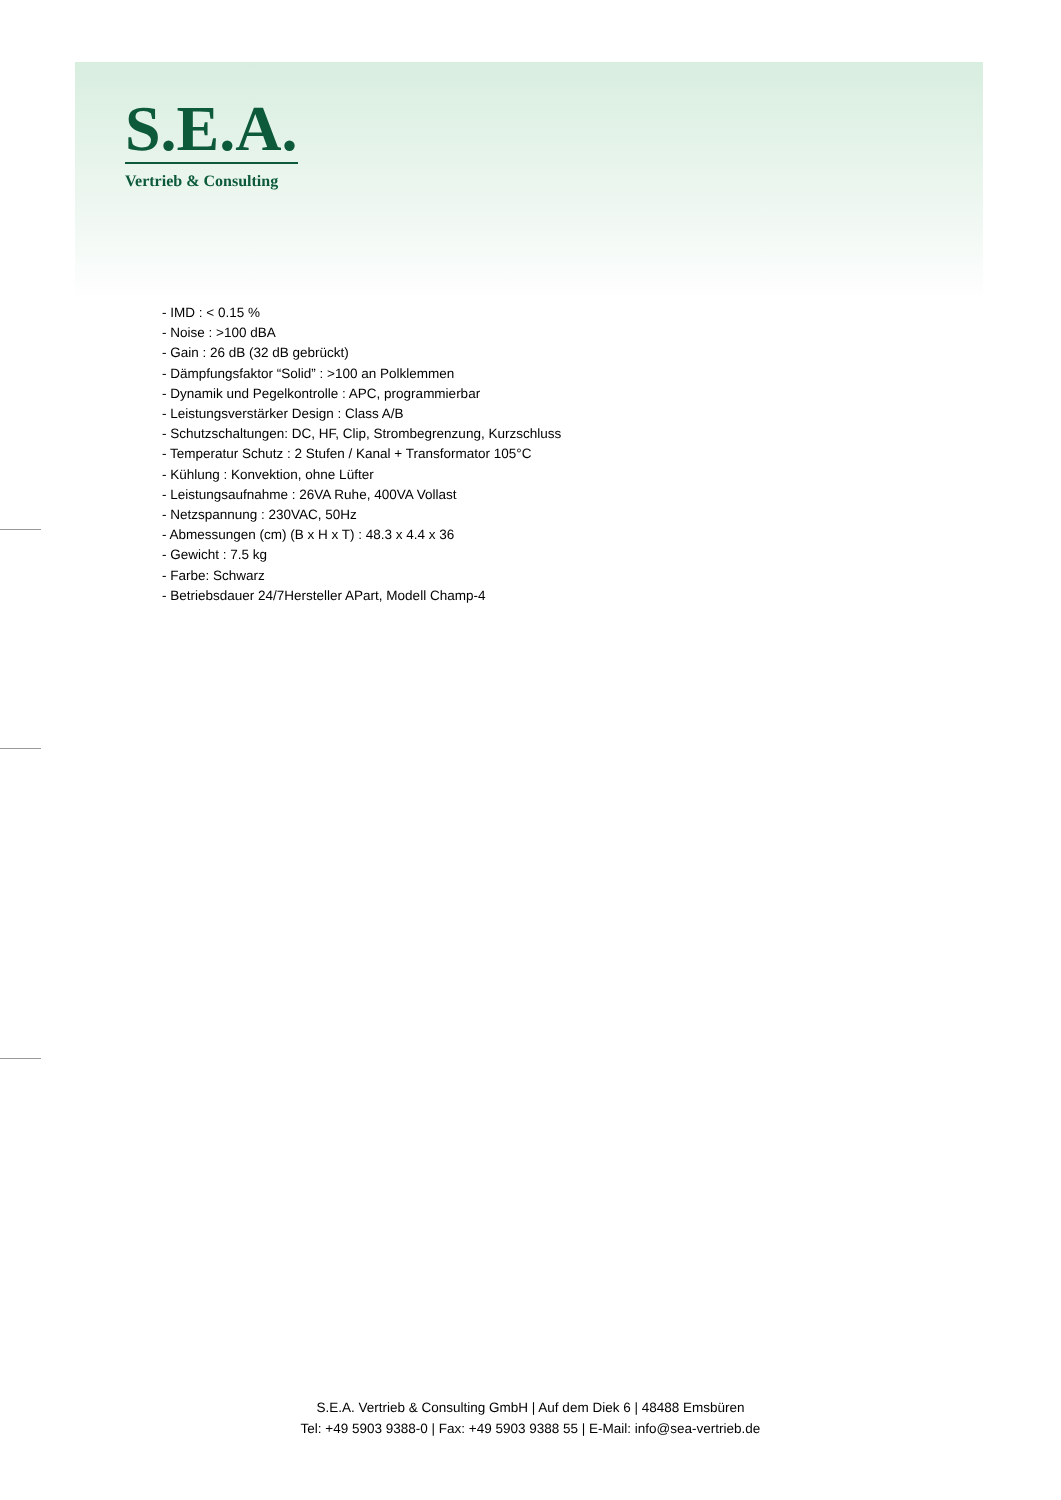S.E.A.
Vertrieb & Consulting
- IMD : < 0.15 %
- Noise : >100 dBA
- Gain : 26 dB (32 dB gebrückt)
- Dämpfungsfaktor “Solid” : >100 an Polklemmen
- Dynamik und Pegelkontrolle : APC, programmierbar
- Leistungsverstärker Design : Class A/B
- Schutzschaltungen: DC, HF, Clip, Strombegrenzung, Kurzschluss
- Temperatur Schutz : 2 Stufen / Kanal + Transformator 105°C
- Kühlung : Konvektion, ohne Lüfter
- Leistungsaufnahme : 26VA Ruhe, 400VA Vollast
- Netzspannung : 230VAC, 50Hz
- Abmessungen (cm) (B x H x T) : 48.3 x 4.4 x 36
- Gewicht : 7.5 kg
- Farbe: Schwarz
- Betriebsdauer 24/7Hersteller APart, Modell Champ-4
S.E.A. Vertrieb & Consulting GmbH | Auf dem Diek 6 | 48488 Emsbüren
Tel: +49 5903 9388-0 | Fax: +49 5903 9388 55 | E-Mail: info@sea-vertrieb.de